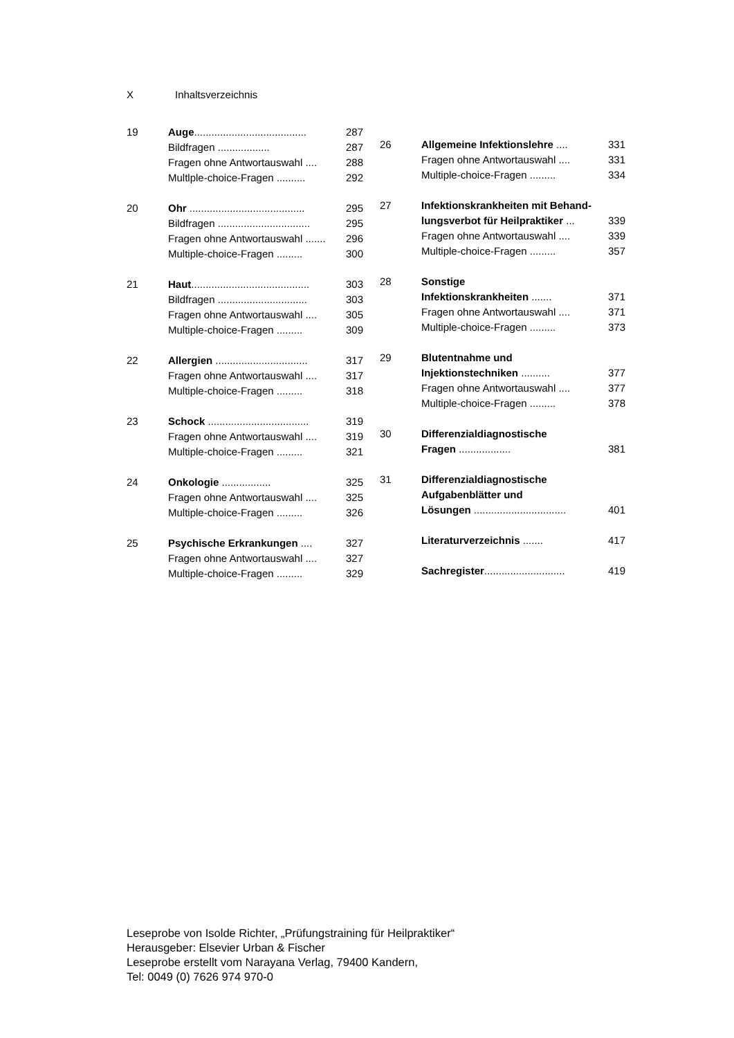X Inhaltsverzeichnis
19 Auge....................................... 287
Bildfragen .................. 287
Fragen ohne Antwortauswahl .... 288
Multlple-choice-Fragen .......... 292
20 Ohr ........................................ 295
Bildfragen ................................ 295
Fragen ohne Antwortauswahl ....... 296
Multiple-choice-Fragen ......... 300
21 Haut......................................... 303
Bildfragen ............................... 303
Fragen ohne Antwortauswahl .... 305
Multiple-choice-Fragen ......... 309
22 Allergien ................................ 317
Fragen ohne Antwortauswahl .... 317
Multiple-choice-Fragen ......... 318
23 Schock ................................... 319
Fragen ohne Antwortauswahl .... 319
Multiple-choice-Fragen ......... 321
24 Onkologie ................. 325
Fragen ohne Antwortauswahl .... 325
Multiple-choice-Fragen ......... 326
25 Psychische Erkrankungen .... 327
Fragen ohne Antwortauswahl .... 327
Multiple-choice-Fragen ......... 329
26 Allgemeine Infektionslehre .... 331
Fragen ohne Antwortauswahl .... 331
Multiple-choice-Fragen ......... 334
27 Infektionskrankheiten mit Behand-
lungsverbot für Heilpraktiker ... 339
Fragen ohne Antwortauswahl .... 339
Multiple-choice-Fragen ......... 357
28 Sonstige
Infektionskrankheiten ....... 371
Fragen ohne Antwortauswahl .... 371
Multiple-choice-Fragen ......... 373
29 Blutentnahme und
Injektionstechniken .......... 377
Fragen ohne Antwortauswahl .... 377
Multiple-choice-Fragen ......... 378
30 Differenzialdiagnostische
Fragen .................. 381
31 Differenzialdiagnostische
Aufgabenblätter und
Lösungen ................................ 401
Literaturverzeichnis ....... 417
Sachregister............................ 419
Leseprobe von Isolde Richter, „Prüfungstraining für Heilpraktiker“
Herausgeber: Elsevier Urban & Fischer
Leseprobe erstellt vom Narayana Verlag, 79400 Kandern,
Tel: 0049 (0) 7626 974 970-0